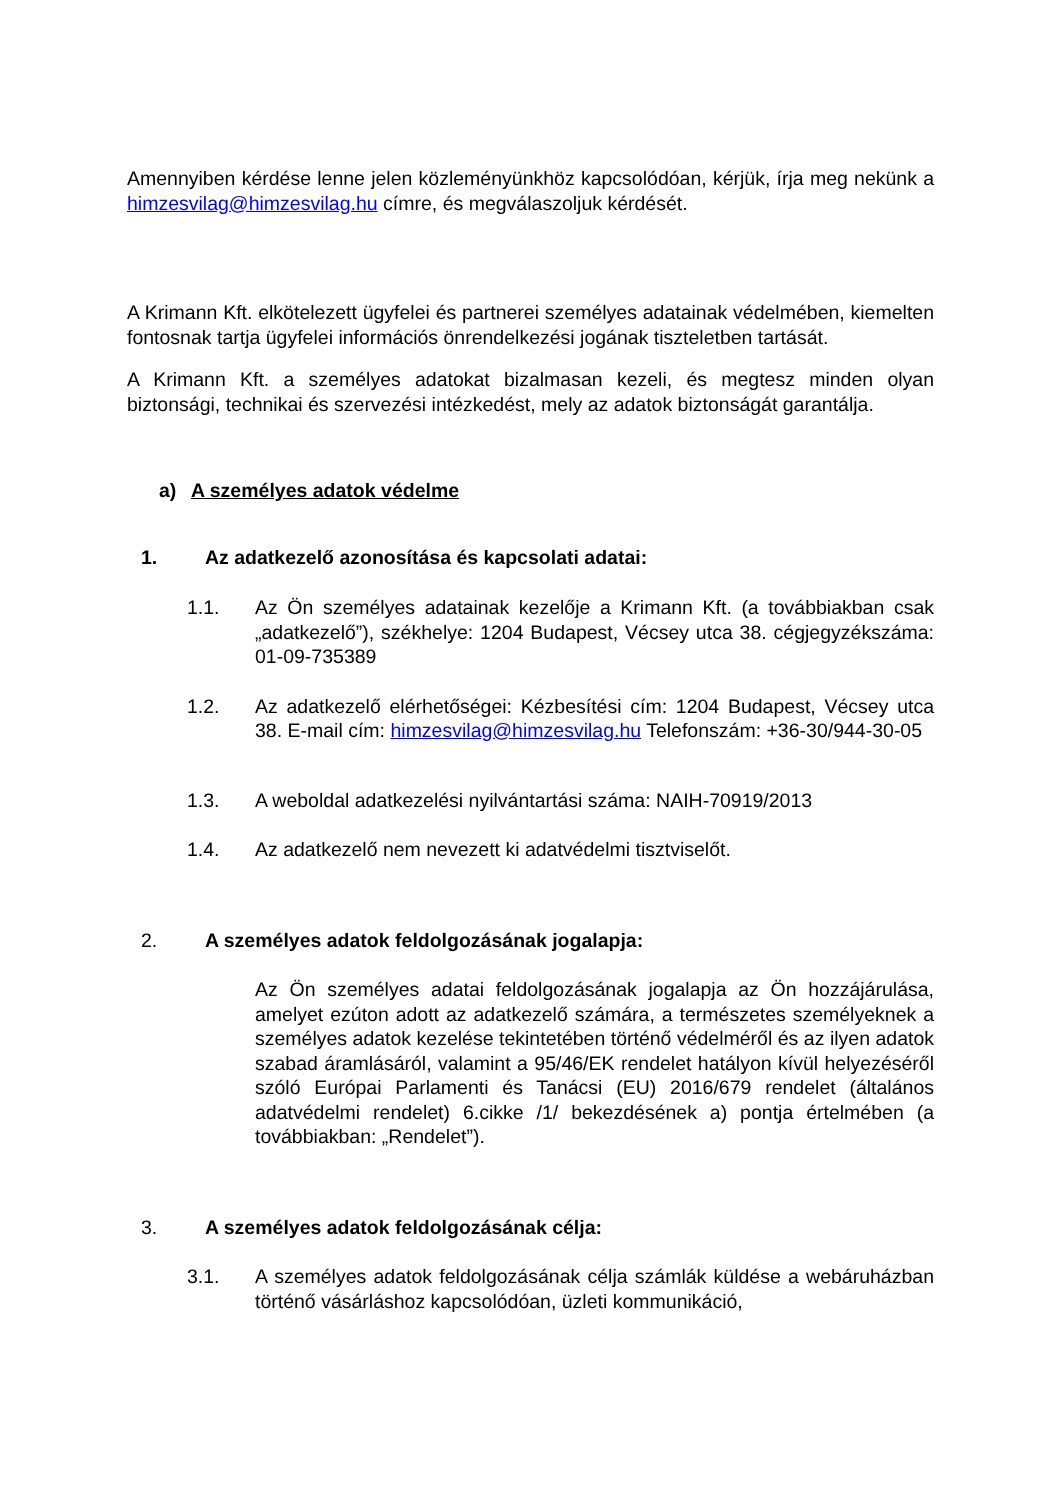Amennyiben kérdése lenne jelen közleményünkhöz kapcsolódóan, kérjük, írja meg nekünk a himzesvilag@himzesvilag.hu címre, és megválaszoljuk kérdését.
A Krimann Kft. elkötelezett ügyfelei és partnerei személyes adatainak védelmében, kiemelten fontosnak tartja ügyfelei információs önrendelkezési jogának tiszteletben tartását.
A Krimann Kft. a személyes adatokat bizalmasan kezeli, és megtesz minden olyan biztonsági, technikai és szervezési intézkedést, mely az adatok biztonságát garantálja.
a) A személyes adatok védelme
1. Az adatkezelő azonosítása és kapcsolati adatai:
1.1. Az Ön személyes adatainak kezelője a Krimann Kft. (a továbbiakban csak „adatkezelő”), székhelye: 1204 Budapest, Vécsey utca 38. cégjegyzékszáma: 01-09-735389
1.2. Az adatkezelő elérhetőségei: Kézbesítési cím: 1204 Budapest, Vécsey utca 38. E-mail cím: himzesvilag@himzesvilag.hu Telefonszám: +36-30/944-30-05
1.3. A weboldal adatkezelési nyilvántartási száma: NAIH-70919/2013
1.4. Az adatkezelő nem nevezett ki adatvédelmi tisztviselőt.
2. A személyes adatok feldolgozásának jogalapja:
Az Ön személyes adatai feldolgozásának jogalapja az Ön hozzájárulása, amelyet ezúton adott az adatkezelő számára, a természetes személyeknek a személyes adatok kezelése tekintetében történő védelméről és az ilyen adatok szabad áramlásáról, valamint a 95/46/EK rendelet hatályon kívül helyezéséről szóló Európai Parlamenti és Tanácsi (EU) 2016/679 rendelet (általános adatvédelmi rendelet) 6.cikke /1/ bekezdésének a) pontja értelmében (a továbbiakban: „Rendelet”).
3. A személyes adatok feldolgozásának célja:
3.1. A személyes adatok feldolgozásának célja számlák küldése a webáruházban történő vásárláshoz kapcsolódóan, üzleti kommunikáció,